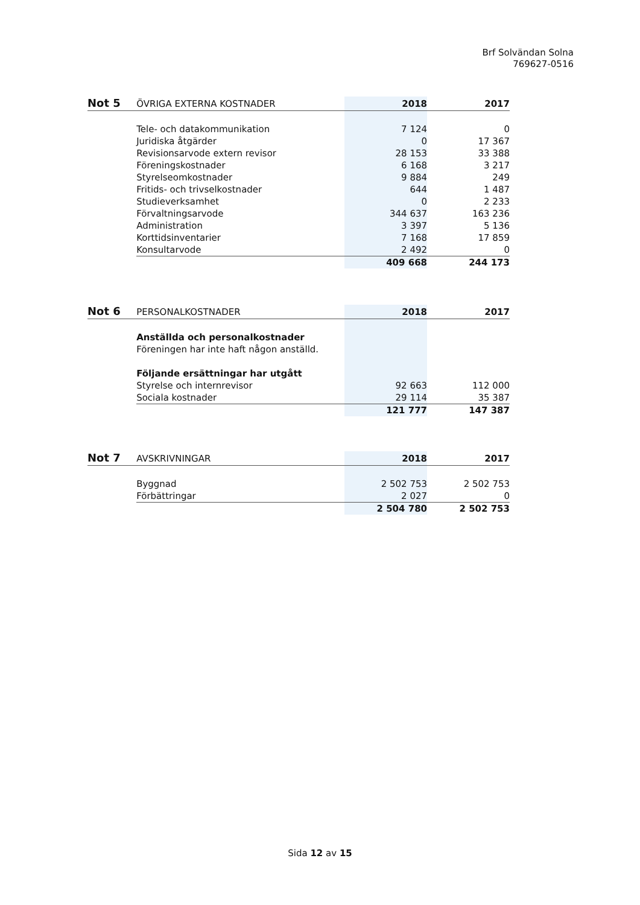Brf Solvändan Solna
769627-0516
| Not 5 | ÖVRIGA EXTERNA KOSTNADER | 2018 | 2017 |
| --- | --- | --- | --- |
| | Tele- och datakommunikation | 7 124 | 0 |
| | Juridiska åtgärder | 0 | 17 367 |
| | Revisionsarvode extern revisor | 28 153 | 33 388 |
| | Föreningskostnader | 6 168 | 3 217 |
| | Styrelseomkostnader | 9 884 | 249 |
| | Fritids- och trivselkostnader | 644 | 1 487 |
| | Studieverksamhet | 0 | 2 233 |
| | Förvaltningsarvode | 344 637 | 163 236 |
| | Administration | 3 397 | 5 136 |
| | Korttidsinventarier | 7 168 | 17 859 |
| | Konsultarvode | 2 492 | 0 |
| | | 409 668 | 244 173 |
| Not 6 | PERSONALKOSTNADER | 2018 | 2017 |
| --- | --- | --- | --- |
| | Anställda och personalkostnader | | |
| | Föreningen har inte haft någon anställd. | | |
| | Följande ersättningar har utgått | | |
| | Styrelse och internrevisor | 92 663 | 112 000 |
| | Sociala kostnader | 29 114 | 35 387 |
| | | 121 777 | 147 387 |
| Not 7 | AVSKRIVNINGAR | 2018 | 2017 |
| --- | --- | --- | --- |
| | Byggnad | 2 502 753 | 2 502 753 |
| | Förbättringar | 2 027 | 0 |
| | | 2 504 780 | 2 502 753 |
Sida 12 av 15